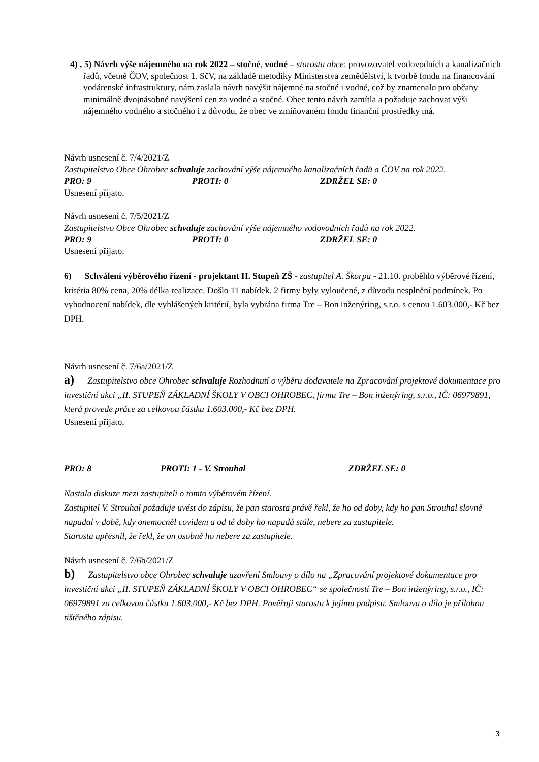4) , 5) Návrh výše nájemného na rok 2022 – stočné, vodné – starosta obce: provozovatel vodovodních a kanalizačních řadů, včetně ČOV, společnost 1. SčV, na základě metodiky Ministerstva zemědělství, k tvorbě fondu na financování vodárenské infrastruktury, nám zaslala návrh navýšit nájemné na stočné i vodné, což by znamenalo pro občany minimálně dvojnásobné navýšení cen za vodné a stočné. Obec tento návrh zamítla a požaduje zachovat výši nájemného vodného a stočného i z důvodu, že obec ve zmiňovaném fondu finanční prostředky má.
Návrh usnesení č. 7/4/2021/Z
Zastupitelstvo Obce Ohrobec schvaluje zachování výše nájemného kanalizačních řadů a ČOV na rok 2022.
PRO: 9 PROTI: 0 ZDRŽEL SE: 0
Usnesení přijato.
Návrh usnesení č. 7/5/2021/Z
Zastupitelstvo Obce Ohrobec schvaluje zachování výše nájemného vodovodních řadů na rok 2022.
PRO: 9 PROTI: 0 ZDRŽEL SE: 0
Usnesení přijato.
6) Schválení výběrového řízení - projektant II. Stupeň ZŠ - zastupitel A. Škorpa - 21.10. proběhlo výběrové řízení, kritéria 80% cena, 20% délka realizace. Došlo 11 nabídek. 2 firmy byly vyloučené, z důvodu nesplnění podmínek. Po vyhodnocení nabídek, dle vyhlášených kritérií, byla vybrána firma Tre – Bon inženýring, s.r.o. s cenou 1.603.000,- Kč bez DPH.
Návrh usnesení č. 7/6a/2021/Z
a) Zastupitelstvo obce Ohrobec schvaluje Rozhodnutí o výběru dodavatele na Zpracování projektové dokumentace pro investiční akci „II. STUPEŇ ZÁKLADNÍ ŠKOLY V OBCI OHROBEC, firmu Tre – Bon inženýring, s.r.o., IČ: 06979891, která provede práce za celkovou částku 1.603.000,- Kč bez DPH.
Usnesení přijato.
PRO: 8 PROTI: 1 - V. Strouhal ZDRŽEL SE: 0
Nastala diskuze mezi zastupiteli o tomto výběrovém řízení.
Zastupitel V. Strouhal požaduje uvést do zápisu, že pan starosta právě řekl, že ho od doby, kdy ho pan Strouhal slovně napadal v době, kdy onemocněl covidem a od té doby ho napadá stále, nebere za zastupitele.
Starosta upřesnil, že řekl, že on osobně ho nebere za zastupitele.
Návrh usnesení č. 7/6b/2021/Z
b) Zastupitelstvo obce Ohrobec schvaluje uzavření Smlouvy o dílo na „Zpracování projektové dokumentace pro investiční akci „II. STUPEŇ ZÁKLADNÍ ŠKOLY V OBCI OHROBEC“ se společností Tre – Bon inženýring, s.r.o., IČ: 06979891 za celkovou částku 1.603.000,- Kč bez DPH. Pověřuji starostu k jejímu podpisu. Smlouva o dílo je přílohou tištěného zápisu.
3